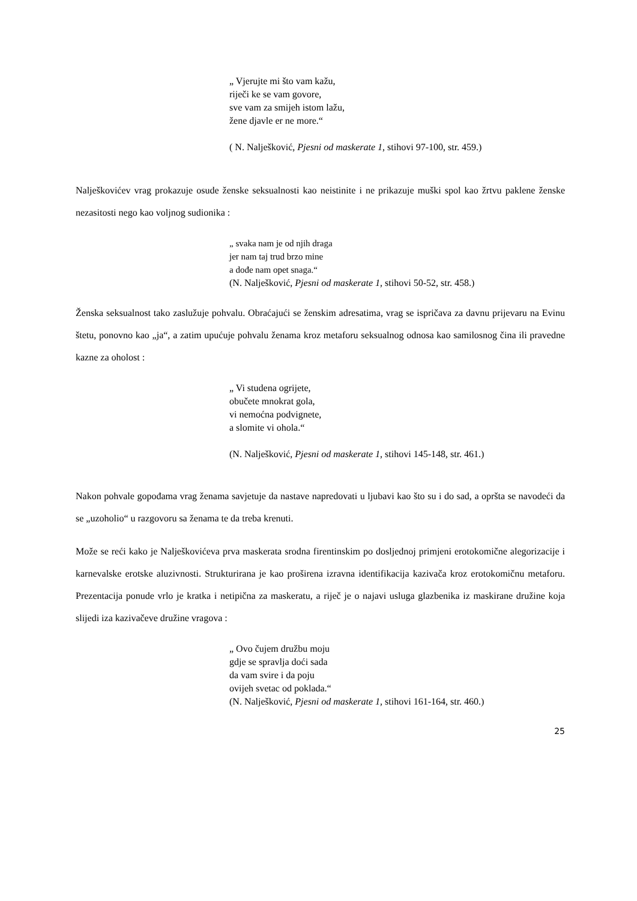„ Vjerujte mi što vam kažu,
riječi ke se vam govore,
sve vam za smijeh istom lažu,
žene djavle er ne more.“
( N. Nalješković, Pjesni od maskerate 1, stihovi 97-100, str. 459.)
Nalješkovićev vrag prokazuje osude ženske seksualnosti kao neistinite i ne prikazuje muški spol kao žrtvu paklene ženske nezasitosti nego kao voljnog sudionika :
„ svaka nam je od njih draga
jer nam taj trud brzo mine
a dođe nam opet snaga.“
(N. Nalješković, Pjesni od maskerate 1, stihovi 50-52, str. 458.)
Ženska seksualnost tako zaslužuje pohvalu. Obraćajući se ženskim adresatima, vrag se ispričava za davnu prijevaru na Evinu štetu, ponovno kao „ja“, a zatim upućuje pohvalu ženama kroz metaforu seksualnog odnosa kao samilosnog čina ili pravedne kazne za oholost :
„ Vi studena ogrijete,
obučete mnokrat gola,
vi nemoćna podvignete,
a slomite vi ohola.“
(N. Nalješković, Pjesni od maskerate 1, stihovi 145-148, str. 461.)
Nakon pohvale gopođama vrag ženama savjetuje da nastave napredovati u ljubavi kao što su i do sad, a opršta se navodeći da se „uzoholio“ u razgovoru sa ženama te da treba krenuti.
Može se reći kako je Nalješkovićeva prva maskerata srodna firentinskim po dosljednoj primjeni erotokomične alegorizacije i karnevalske erotske aluzivnosti. Strukturirana je kao proširena izravna identifikacija kazivača kroz erotokomičnu metaforu. Prezentacija ponude vrlo je kratka i netipična za maskeratu, a riječ je o najavi usluga glazbenika iz maskirane družine koja slijedi iza kazivačeve družine vragova :
„ Ovo čujem družbu moju
gdje se spravlja doći sada
da vam svire i da poju
ovijeh svetac od poklada.“
(N. Nalješković, Pjesni od maskerate 1, stihovi 161-164, str. 460.)
25